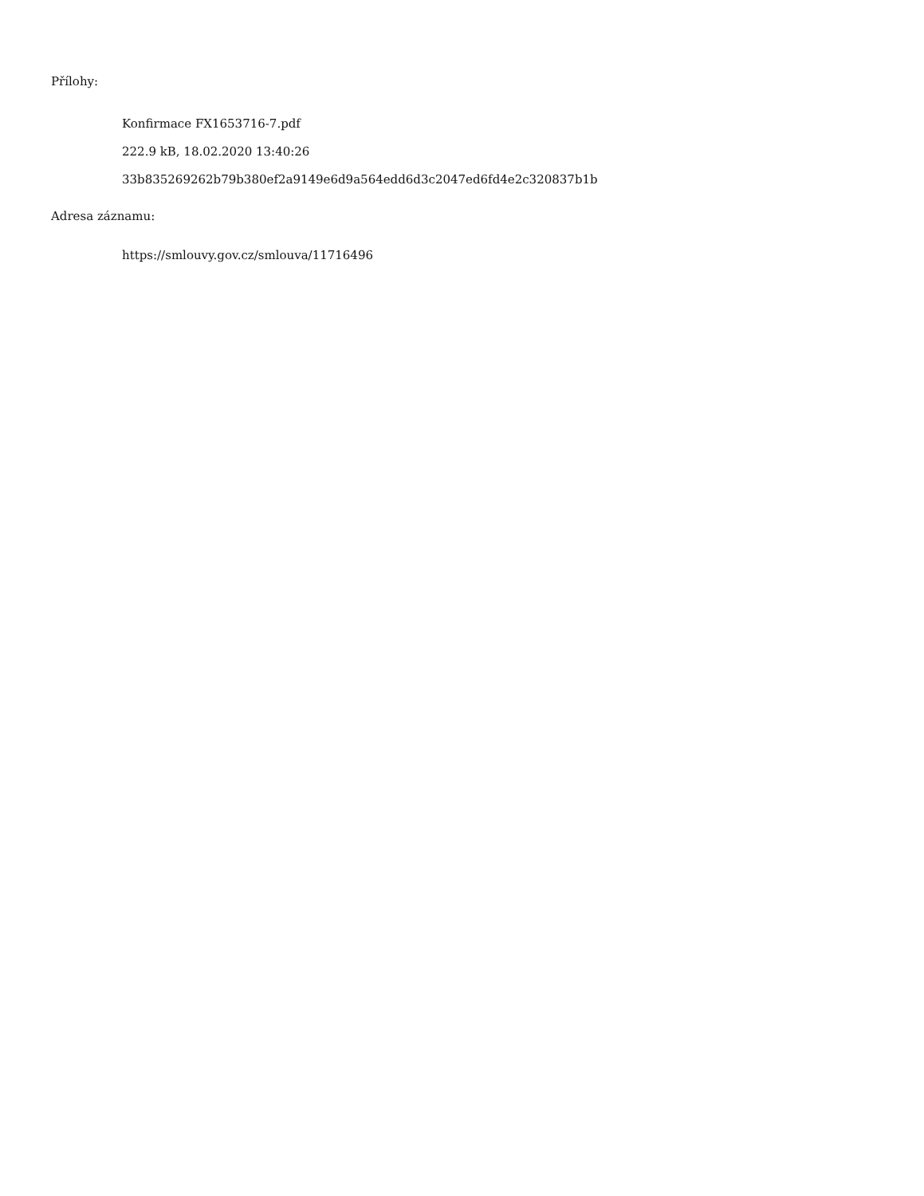Přílohy:
Konfirmace FX1653716-7.pdf
222.9 kB, 18.02.2020 13:40:26
33b835269262b79b380ef2a9149e6d9a564edd6d3c2047ed6fd4e2c320837b1b
Adresa záznamu:
https://smlouvy.gov.cz/smlouva/11716496